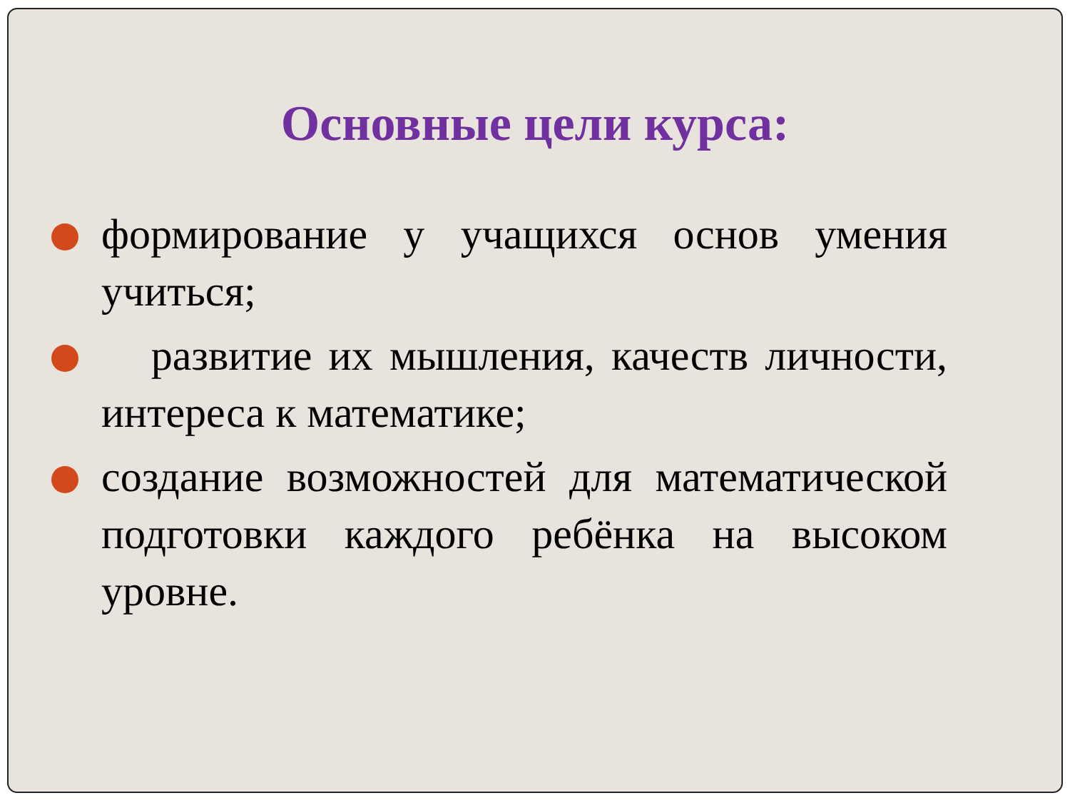Основные цели курса:
формирование у учащихся основ умения учиться;
развитие их мышления, качеств личности, интереса к математике;
создание возможностей для математической подготовки каждого ребёнка на высоком уровне.